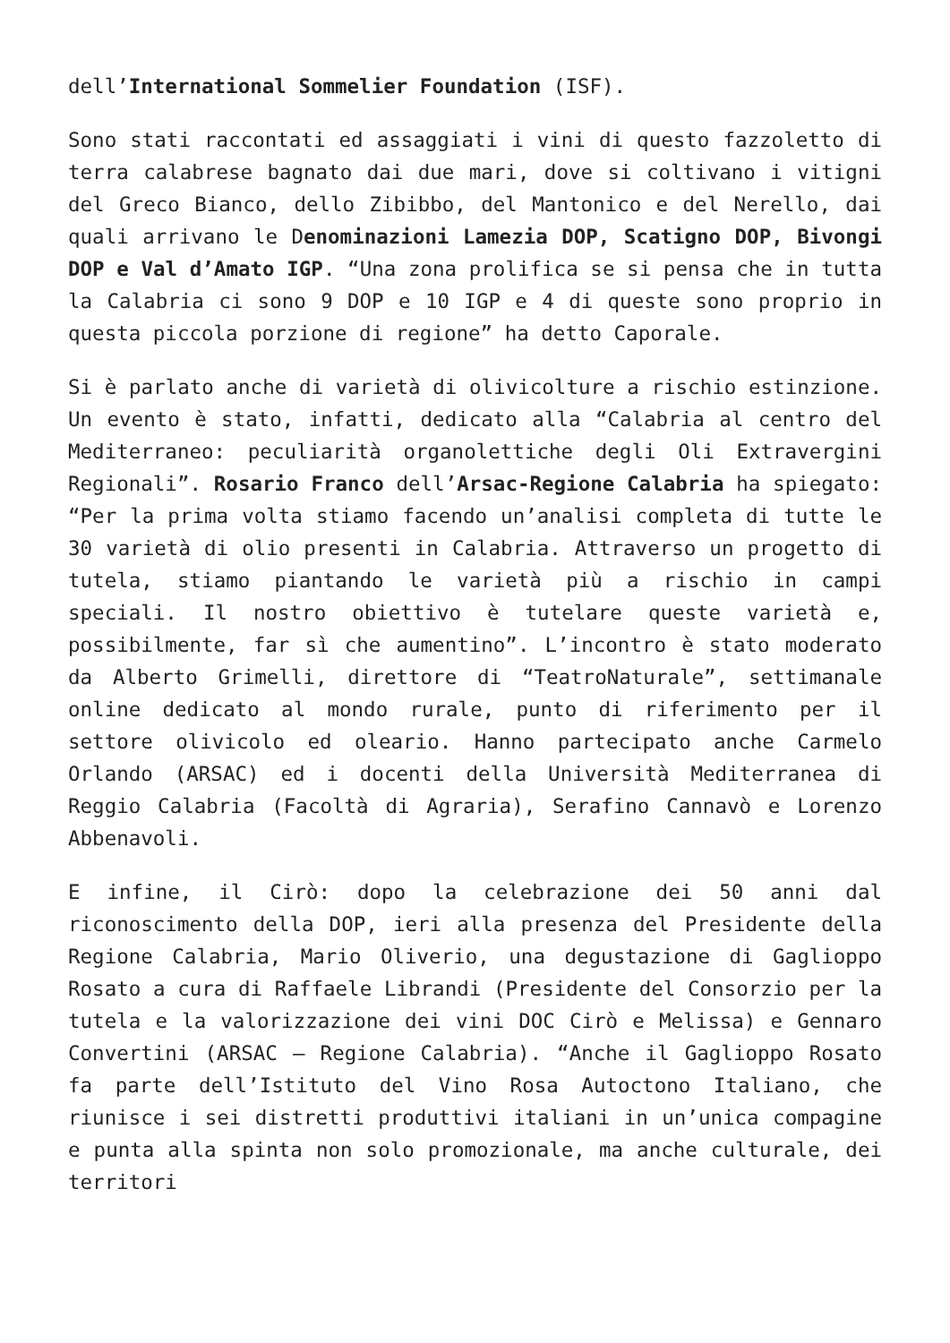dell’International Sommelier Foundation (ISF).
Sono stati raccontati ed assaggiati i vini di questo fazzoletto di terra calabrese bagnato dai due mari, dove si coltivano i vitigni del Greco Bianco, dello Zibibbo, del Mantonico e del Nerello, dai quali arrivano le Denominazioni Lamezia DOP, Scatigno DOP, Bivongi DOP e Val d’Amato IGP. “Una zona prolifica se si pensa che in tutta la Calabria ci sono 9 DOP e 10 IGP e 4 di queste sono proprio in questa piccola porzione di regione” ha detto Caporale.
Si è parlato anche di varietà di olivicolture a rischio estinzione. Un evento è stato, infatti, dedicato alla “Calabria al centro del Mediterraneo: peculiarità organolettiche degli Oli Extravergini Regionali”. Rosario Franco dell’Arsac-Regione Calabria ha spiegato: “Per la prima volta stiamo facendo un’analisi completa di tutte le 30 varietà di olio presenti in Calabria. Attraverso un progetto di tutela, stiamo piantando le varietà più a rischio in campi speciali. Il nostro obiettivo è tutelare queste varietà e, possibilmente, far sì che aumentino”. L’incontro è stato moderato da Alberto Grimelli, direttore di “TeatroNaturale”, settimanale online dedicato al mondo rurale, punto di riferimento per il settore olivicolo ed oleario. Hanno partecipato anche Carmelo Orlando (ARSAC) ed i docenti della Università Mediterranea di Reggio Calabria (Facoltà di Agraria), Serafino Cannavò e Lorenzo Abbenavoli.
E infine, il Cirò: dopo la celebrazione dei 50 anni dal riconoscimento della DOP, ieri alla presenza del Presidente della Regione Calabria, Mario Oliverio, una degustazione di Gaglioppo Rosato a cura di Raffaele Librandi (Presidente del Consorzio per la tutela e la valorizzazione dei vini DOC Cirò e Melissa) e Gennaro Convertini (ARSAC – Regione Calabria). “Anche il Gaglioppo Rosato fa parte dell’Istituto del Vino Rosa Autoctono Italiano, che riunisce i sei distretti produttivi italiani in un’unica compagine e punta alla spinta non solo promozionale, ma anche culturale, dei territori